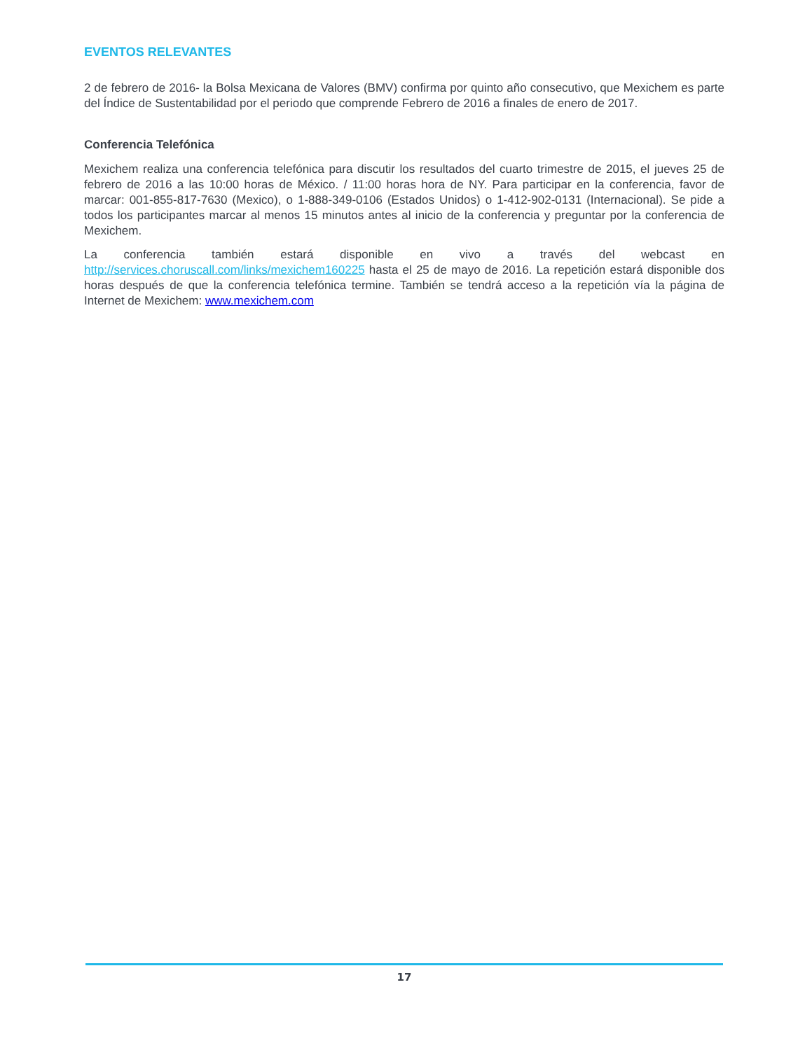EVENTOS RELEVANTES
2 de febrero de 2016- la Bolsa Mexicana de Valores (BMV) confirma por quinto año consecutivo, que Mexichem es parte del Índice de Sustentabilidad por el periodo que comprende Febrero de 2016 a finales de enero de 2017.
Conferencia Telefónica
Mexichem realiza una conferencia telefónica para discutir los resultados del cuarto trimestre de 2015, el jueves 25 de febrero de 2016 a las 10:00 horas de México. / 11:00 horas hora de NY. Para participar en la conferencia, favor de marcar: 001-855-817-7630 (Mexico), o 1-888-349-0106 (Estados Unidos) o 1-412-902-0131 (Internacional). Se pide a todos los participantes marcar al menos 15 minutos antes al inicio de la conferencia y preguntar por la conferencia de Mexichem.
La conferencia también estará disponible en vivo a través del webcast en http://services.choruscall.com/links/mexichem160225 hasta el 25 de mayo de 2016. La repetición estará disponible dos horas después de que la conferencia telefónica termine. También se tendrá acceso a la repetición vía la página de Internet de Mexichem: www.mexichem.com
17